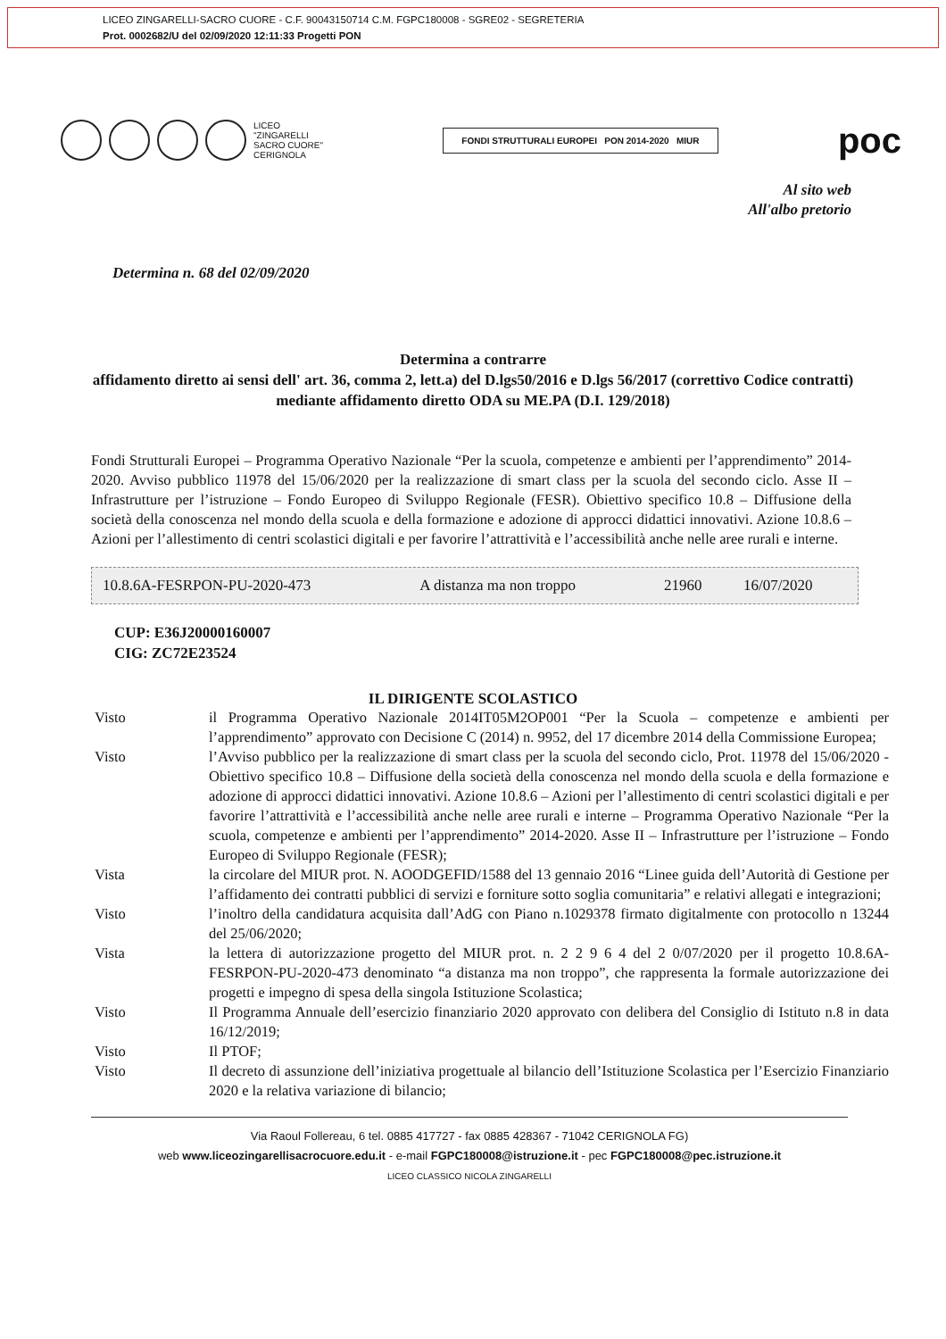LICEO ZINGARELLI-SACRO CUORE - C.F. 90043150714 C.M. FGPC180008 - SGRE02 - SEGRETERIA
Prot. 0002682/U del 02/09/2020 12:11:33 Progetti PON
LICEO
"ZINGARELLI
SACRO CUORE"
CERIGNOLA
FONDI STRUTTURALI EUROPEI PON 2014-2020 MIUR
poc
Al sito web
All'albo pretorio
Determina n. 68 del 02/09/2020
Determina a contrarre
affidamento diretto ai sensi dell' art. 36, comma 2, lett.a) del D.lgs50/2016 e D.lgs 56/2017 (correttivo Codice contratti) mediante affidamento diretto ODA su ME.PA (D.I. 129/2018)
Fondi Strutturali Europei – Programma Operativo Nazionale “Per la scuola, competenze e ambienti per l’apprendimento” 2014-2020. Avviso pubblico 11978 del 15/06/2020 per la realizzazione di smart class per la scuola del secondo ciclo. Asse II – Infrastrutture per l’istruzione – Fondo Europeo di Sviluppo Regionale (FESR). Obiettivo specifico 10.8 – Diffusione della società della conoscenza nel mondo della scuola e della formazione e adozione di approcci didattici innovativi. Azione 10.8.6 – Azioni per l’allestimento di centri scolastici digitali e per favorire l’attrattività e l’accessibilità anche nelle aree rurali e interne.
| 10.8.6A-FESRPON-PU-2020-473 | A distanza ma non troppo | 21960 | 16/07/2020 |
CUP: E36J20000160007
CIG: ZC72E23524
IL DIRIGENTE SCOLASTICO
| Visto | il Programma Operativo Nazionale 2014IT05M2OP001 “Per la Scuola – competenze e ambienti per l’apprendimento” approvato con Decisione C (2014) n. 9952, del 17 dicembre 2014 della Commissione Europea; |
| Visto | l’Avviso pubblico per la realizzazione di smart class per la scuola del secondo ciclo, Prot. 11978 del 15/06/2020 - Obiettivo specifico 10.8 – Diffusione della società della conoscenza nel mondo della scuola e della formazione e adozione di approcci didattici innovativi. Azione 10.8.6 – Azioni per l’allestimento di centri scolastici digitali e per favorire l’attrattività e l’accessibilità anche nelle aree rurali e interne – Programma Operativo Nazionale “Per la scuola, competenze e ambienti per l’apprendimento” 2014-2020. Asse II – Infrastrutture per l’istruzione – Fondo Europeo di Sviluppo Regionale (FESR); |
| Vista | la circolare del MIUR prot. N. AOODGEFID/1588 del 13 gennaio 2016 “Linee guida dell’Autorità di Gestione per l’affidamento dei contratti pubblici di servizi e forniture sotto soglia comunitaria” e relativi allegati e integrazioni; |
| Visto | l’inoltro della candidatura acquisita dall’AdG con Piano n.1029378 firmato digitalmente con protocollo n 13244 del 25/06/2020; |
| Vista | la lettera di autorizzazione progetto del MIUR prot. n. 2 2 9 6 4 del 2 0/07/2020 per il progetto 10.8.6A-FESRPON-PU-2020-473 denominato “a distanza ma non troppo”, che rappresenta la formale autorizzazione dei progetti e impegno di spesa della singola Istituzione Scolastica; |
| Visto | Il Programma Annuale dell’esercizio finanziario 2020 approvato con delibera del Consiglio di Istituto n.8 in data 16/12/2019; |
| Visto | Il PTOF; |
| Visto | Il decreto di assunzione dell’iniziativa progettuale al bilancio dell’Istituzione Scolastica per l’Esercizio Finanziario 2020 e la relativa variazione di bilancio; |
Via Raoul Follereau, 6 tel. 0885 417727 - fax 0885 428367 - 71042 CERIGNOLA FG)
web www.liceozingarellisacrocuore.edu.it - e-mail FGPC180008@istruzione.it - pec FGPC180008@pec.istruzione.it
LICEO CLASSICO NICOLA ZINGARELLI